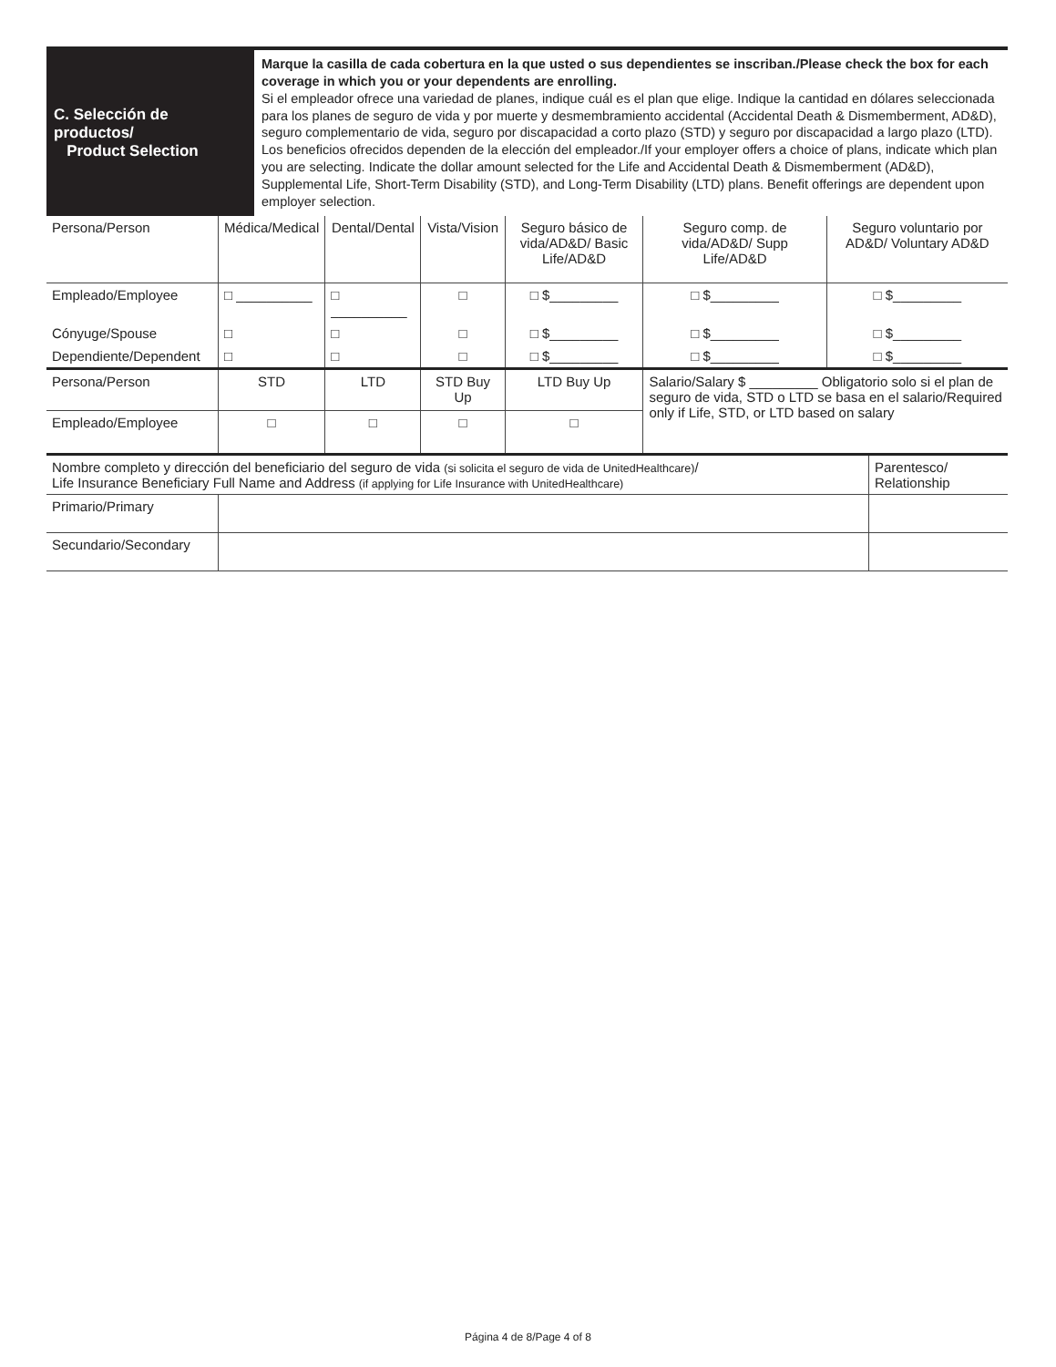C. Selección de productos/
Product Selection
Marque la casilla de cada cobertura en la que usted o sus dependientes se inscriban./Please check the box for each coverage in which you or your dependents are enrolling.
Si el empleador ofrece una variedad de planes, indique cuál es el plan que elige. Indique la cantidad en dólares seleccionada para los planes de seguro de vida y por muerte y desmembramiento accidental (Accidental Death & Dismemberment, AD&D), seguro complementario de vida, seguro por discapacidad a corto plazo (STD) y seguro por discapacidad a largo plazo (LTD). Los beneficios ofrecidos dependen de la elección del empleador./If your employer offers a choice of plans, indicate which plan you are selecting. Indicate the dollar amount selected for the Life and Accidental Death & Dismemberment (AD&D), Supplemental Life, Short-Term Disability (STD), and Long-Term Disability (LTD) plans. Benefit offerings are dependent upon employer selection.
| Persona/Person | Médica/Medical | Dental/Dental | Vista/Vision | Seguro básico de vida/AD&D/ Basic Life/AD&D | Seguro comp. de vida/AD&D/ Supp Life/AD&D | Seguro voluntario por AD&D/ Voluntary AD&D |
| --- | --- | --- | --- | --- | --- | --- |
| Empleado/Employee | □ __________ | □ __________ | □ | □ $_________ | □ $_________ | □ $_________ |
| Cónyuge/Spouse | □ | □ | □ | □ $_________ | □ $_________ | □ $_________ |
| Dependiente/Dependent | □ | □ | □ | □ $_________ | □ $_________ | □ $_________ |
| Persona/Person | STD | LTD | STD Buy Up | LTD Buy Up | Salario/Salary $ _________ Obligatorio solo si el plan de seguro de vida, STD o LTD se basa en el salario/Required only if Life, STD, or LTD based on salary | |
| Empleado/Employee | □ | □ | □ | □ | | |
| Nombre completo y dirección del beneficiario del seguro de vida (si solicita el seguro de vida de UnitedHealthcare) / Life Insurance Beneficiary Full Name and Address (if applying for Life Insurance with UnitedHealthcare) | | Parentesco/ Relationship |
| Primario/Primary | | |
| Secundario/Secondary | | |
Página 4 de 8/Page 4 of 8